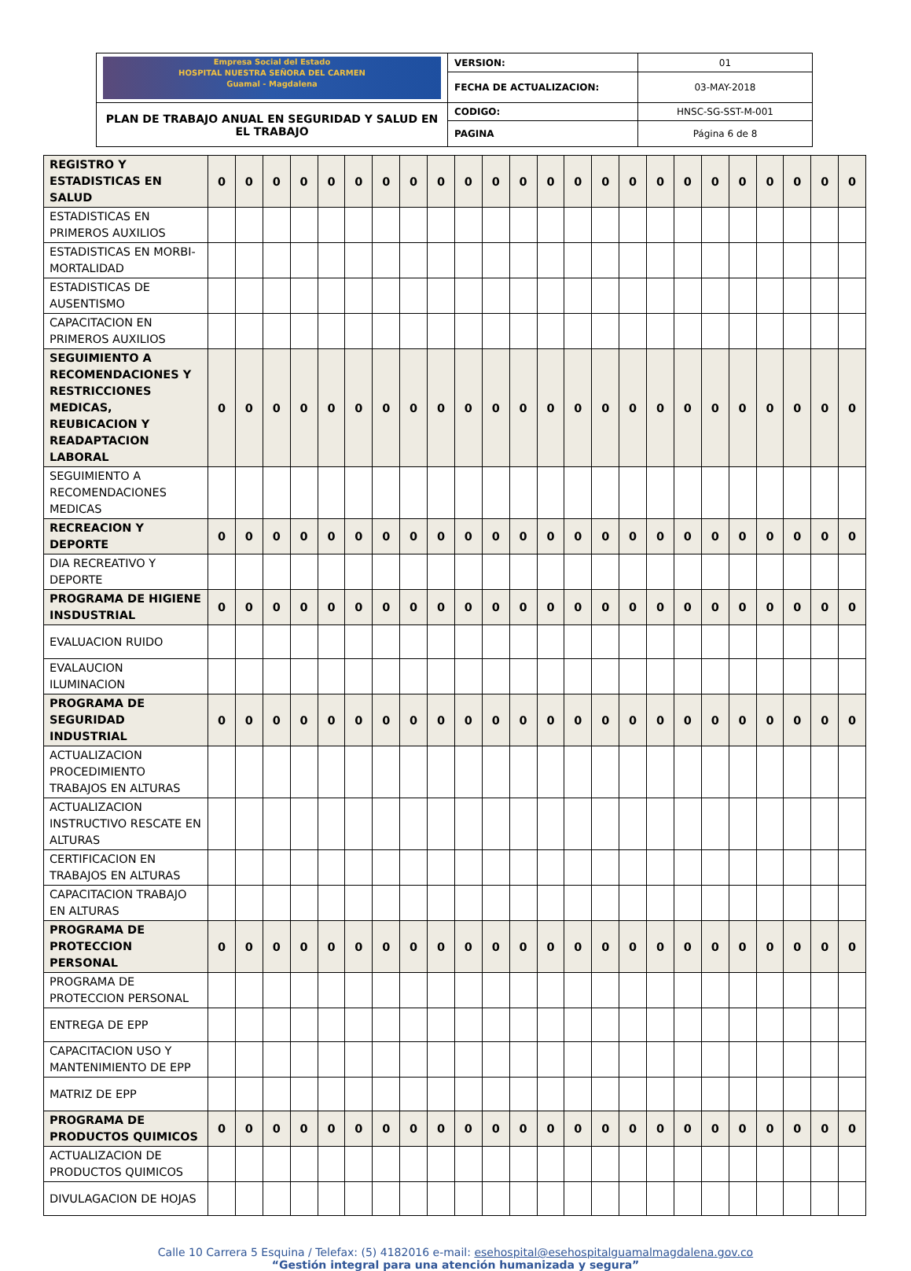| Empresa Social del Estado HOSPITAL NUESTRA SEÑORA DEL CARMEN Guamal - Magdalena | VERSION: | 01 |
| | FECHA DE ACTUALIZACION: | 03-MAY-2018 |
| PLAN DE TRABAJO ANUAL EN SEGURIDAD Y SALUD EN EL TRABAJO | CODIGO: | HNSC-SG-SST-M-001 |
| | PAGINA | Página 6 de 8 |
| REGISTRO Y ESTADISTICAS EN SALUD | 0 | 0 | 0 | 0 | 0 | 0 | 0 | 0 | 0 | 0 | 0 | 0 | 0 | 0 | 0 | 0 | 0 | 0 | 0 | 0 | 0 | 0 | 0 | 0 |
| ESTADISTICAS EN PRIMEROS AUXILIOS | | | | | | | | | | | | | | | | | | | | | | | | |
| ESTADISTICAS EN MORBI-MORTALIDAD | | | | | | | | | | | | | | | | | | | | | | | | |
| ESTADISTICAS DE AUSENTISMO | | | | | | | | | | | | | | | | | | | | | | | | |
| CAPACITACION EN PRIMEROS AUXILIOS | | | | | | | | | | | | | | | | | | | | | | | | |
| SEGUIMIENTO A RECOMENDACIONES Y RESTRICCIONES MEDICAS, REUBICACION Y READAPTACION LABORAL | 0 | 0 | 0 | 0 | 0 | 0 | 0 | 0 | 0 | 0 | 0 | 0 | 0 | 0 | 0 | 0 | 0 | 0 | 0 | 0 | 0 | 0 | 0 | 0 |
| SEGUIMIENTO A RECOMENDACIONES MEDICAS | | | | | | | | | | | | | | | | | | | | | | | | |
| RECREACION Y DEPORTE | 0 | 0 | 0 | 0 | 0 | 0 | 0 | 0 | 0 | 0 | 0 | 0 | 0 | 0 | 0 | 0 | 0 | 0 | 0 | 0 | 0 | 0 | 0 | 0 |
| DIA RECREATIVO Y DEPORTE | | | | | | | | | | | | | | | | | | | | | | | | |
| PROGRAMA DE HIGIENE INSDUSTRIAL | 0 | 0 | 0 | 0 | 0 | 0 | 0 | 0 | 0 | 0 | 0 | 0 | 0 | 0 | 0 | 0 | 0 | 0 | 0 | 0 | 0 | 0 | 0 | 0 |
| EVALUACION RUIDO | | | | | | | | | | | | | | | | | | | | | | | | |
| EVALAUCION ILUMINACION | | | | | | | | | | | | | | | | | | | | | | | | |
| PROGRAMA DE SEGURIDAD INDUSTRIAL | 0 | 0 | 0 | 0 | 0 | 0 | 0 | 0 | 0 | 0 | 0 | 0 | 0 | 0 | 0 | 0 | 0 | 0 | 0 | 0 | 0 | 0 | 0 | 0 |
| ACTUALIZACION PROCEDIMIENTO TRABAJOS EN ALTURAS | | | | | | | | | | | | | | | | | | | | | | | | |
| ACTUALIZACION INSTRUCTIVO RESCATE EN ALTURAS | | | | | | | | | | | | | | | | | | | | | | | | |
| CERTIFICACION EN TRABAJOS EN ALTURAS | | | | | | | | | | | | | | | | | | | | | | | | |
| CAPACITACION TRABAJO EN ALTURAS | | | | | | | | | | | | | | | | | | | | | | | | |
| PROGRAMA DE PROTECCION PERSONAL | 0 | 0 | 0 | 0 | 0 | 0 | 0 | 0 | 0 | 0 | 0 | 0 | 0 | 0 | 0 | 0 | 0 | 0 | 0 | 0 | 0 | 0 | 0 | 0 |
| PROGRAMA DE PROTECCION PERSONAL | | | | | | | | | | | | | | | | | | | | | | | | |
| ENTREGA DE EPP | | | | | | | | | | | | | | | | | | | | | | | | |
| CAPACITACION USO Y MANTENIMIENTO DE EPP | | | | | | | | | | | | | | | | | | | | | | | | |
| MATRIZ DE EPP | | | | | | | | | | | | | | | | | | | | | | | | |
| PROGRAMA DE PRODUCTOS QUIMICOS | 0 | 0 | 0 | 0 | 0 | 0 | 0 | 0 | 0 | 0 | 0 | 0 | 0 | 0 | 0 | 0 | 0 | 0 | 0 | 0 | 0 | 0 | 0 | 0 |
| ACTUALIZACION DE PRODUCTOS QUIMICOS | | | | | | | | | | | | | | | | | | | | | | | | |
| DIVULAGACION DE HOJAS | | | | | | | | | | | | | | | | | | | | | | | | |
Calle 10 Carrera 5 Esquina / Telefax: (5) 4182016 e-mail: esehospital@esehospitalguamalmagdalena.gov.co
“Gestión integral para una atención humanizada y segura”